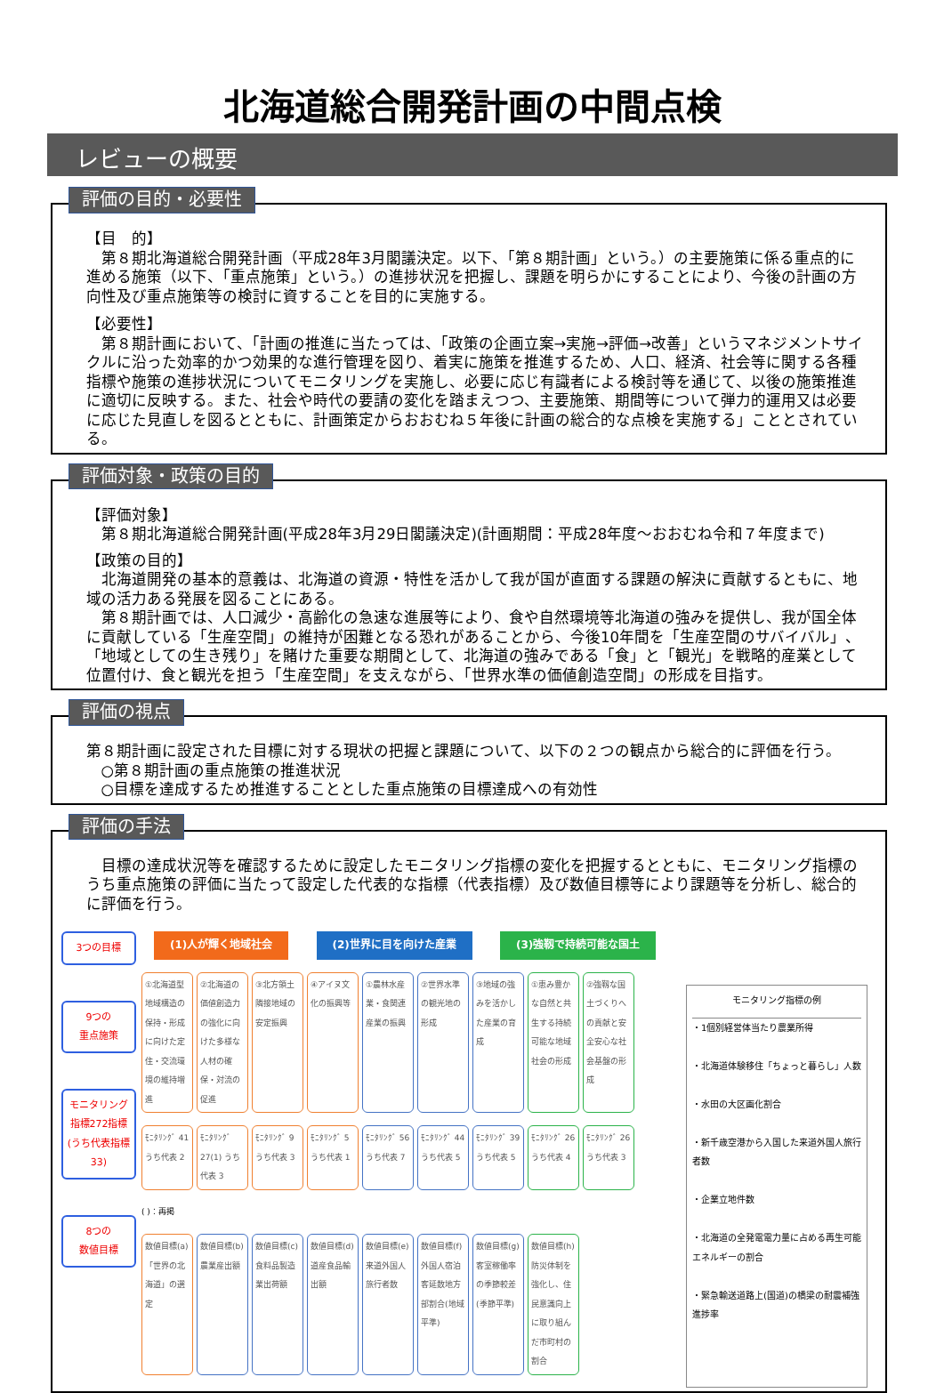北海道総合開発計画の中間点検
レビューの概要
評価の目的・必要性
【目　的】
第８期北海道総合開発計画（平成28年3月閣議決定。以下、「第８期計画」という。）の主要施策に係る重点的に進める施策（以下、「重点施策」という。）の進捗状況を把握し、課題を明らかにすることにより、今後の計画の方向性及び重点施策等の検討に資することを目的に実施する。
【必要性】
第８期計画において、「計画の推進に当たっては、「政策の企画立案→実施→評価→改善」というマネジメントサイクルに沿った効率的かつ効果的な進行管理を図り、着実に施策を推進するため、人口、経済、社会等に関する各種指標や施策の進捗状況についてモニタリングを実施し、必要に応じ有識者による検討等を通じて、以後の施策推進に適切に反映する。また、社会や時代の要請の変化を踏まえつつ、主要施策、期間等について弾力的運用又は必要に応じた見直しを図るとともに、計画策定からおおむね５年後に計画の総合的な点検を実施する」こととされている。
評価対象・政策の目的
【評価対象】
第８期北海道総合開発計画(平成28年3月29日閣議決定)(計画期間：平成28年度～おおむね令和７年度まで)
【政策の目的】
北海道開発の基本的意義は、北海道の資源・特性を活かして我が国が直面する課題の解決に貢献するともに、地域の活力ある発展を図ることにある。
第８期計画では、人口減少・高齢化の急速な進展等により、食や自然環境等北海道の強みを提供し、我が国全体に貢献している「生産空間」の維持が困難となる恐れがあることから、今後10年間を「生産空間のサバイバル」、「地域としての生き残り」を賭けた重要な期間として、北海道の強みである「食」と「観光」を戦略的産業として位置付け、食と観光を担う「生産空間」を支えながら、「世界水準の価値創造空間」の形成を目指す。
評価の視点
第８期計画に設定された目標に対する現状の把握と課題について、以下の２つの観点から総合的に評価を行う。
○第８期計画の重点施策の推進状況
○目標を達成するため推進することとした重点施策の目標達成への有効性
評価の手法
目標の達成状況等を確認するために設定したモニタリング指標の変化を把握するとともに、モニタリング指標のうち重点施策の評価に当たって設定した代表的な指標（代表指標）及び数値目標等により課題等を分析し、総合的に評価を行う。
3つの目標
9つの
重点施策
モニタリング
指標272指標
(うち代表指標33)
8つの
数値目標
(1)人が輝く地域社会 (2)世界に目を向けた産業 (3)強靱で持続可能な国土
①北海道型地域構造の保持・形成に向けた定住・交流環境の維持増進
②北海道の価値創造力の強化に向けた多様な人材の確保・対流の促進
③北方領土隣接地域の安定振興
④アイヌ文化の振興等
①農林水産業・食関連産業の振興
②世界水準の観光地の形成
③地域の強みを活かした産業の育成
①恵み豊かな自然と共生する持続可能な地域社会の形成
②強靱な国土づくりへの貢献と安全安心な社会基盤の形成
ﾓﾆﾀﾘﾝｸﾞ 41 うち代表 2
ﾓﾆﾀﾘﾝｸﾞ 27(1) うち代表 3
ﾓﾆﾀﾘﾝｸﾞ 9 うち代表 3
ﾓﾆﾀﾘﾝｸﾞ 5 うち代表 1
ﾓﾆﾀﾘﾝｸﾞ 56 うち代表 7
ﾓﾆﾀﾘﾝｸﾞ 44 うち代表 5
ﾓﾆﾀﾘﾝｸﾞ 39 うち代表 5
ﾓﾆﾀﾘﾝｸﾞ 26 うち代表 4
ﾓﾆﾀﾘﾝｸﾞ 26 うち代表 3
( )：再掲
数値目標(a)「世界の北海道」の選定
数値目標(b) 農業産出額
数値目標(c) 食料品製造業出荷額
数値目標(d) 道産食品輸出額
数値目標(e) 来道外国人旅行者数
数値目標(f) 外国人宿泊客延数地方部割合(地域平準)
数値目標(g) 客室稼働率の季節較差(季節平準)
数値目標(h) 防災体制を強化し、住民意識向上に取り組んだ市町村の割合
モニタリング指標の例
・1個別経営体当たり農業所得
・北海道体験移住「ちょっと暮らし」人数
・水田の大区画化割合
・新千歳空港から入国した来道外国人旅行者数
・企業立地件数
・北海道の全発電電力量に占める再生可能エネルギーの割合
・緊急輸送道路上(国道)の橋梁の耐震補強進捗率